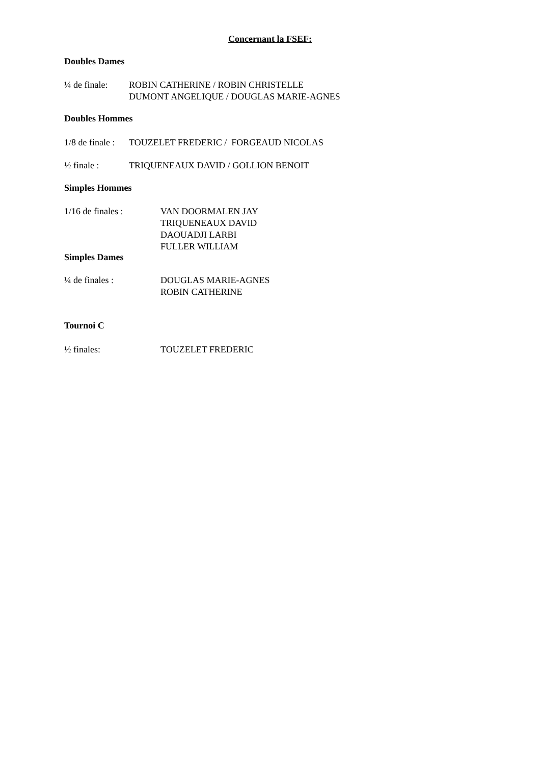Concernant la FSEF:
Doubles Dames
¼ de finale:
ROBIN CATHERINE / ROBIN CHRISTELLE
DUMONT ANGELIQUE / DOUGLAS MARIE-AGNES
Doubles Hommes
1/8 de finale :
TOUZELET FREDERIC / FORGEAUD NICOLAS
½ finale : TRIQUENEAUX DAVID / GOLLION BENOIT
Simples Hommes
1/16 de finales : VAN DOORMALEN JAY
TRIQUENEAUX DAVID
DAOUADJI LARBI
FULLER WILLIAM
Simples Dames
¼ de finales : DOUGLAS MARIE-AGNES
ROBIN CATHERINE
Tournoi C
½ finales: TOUZELET FREDERIC